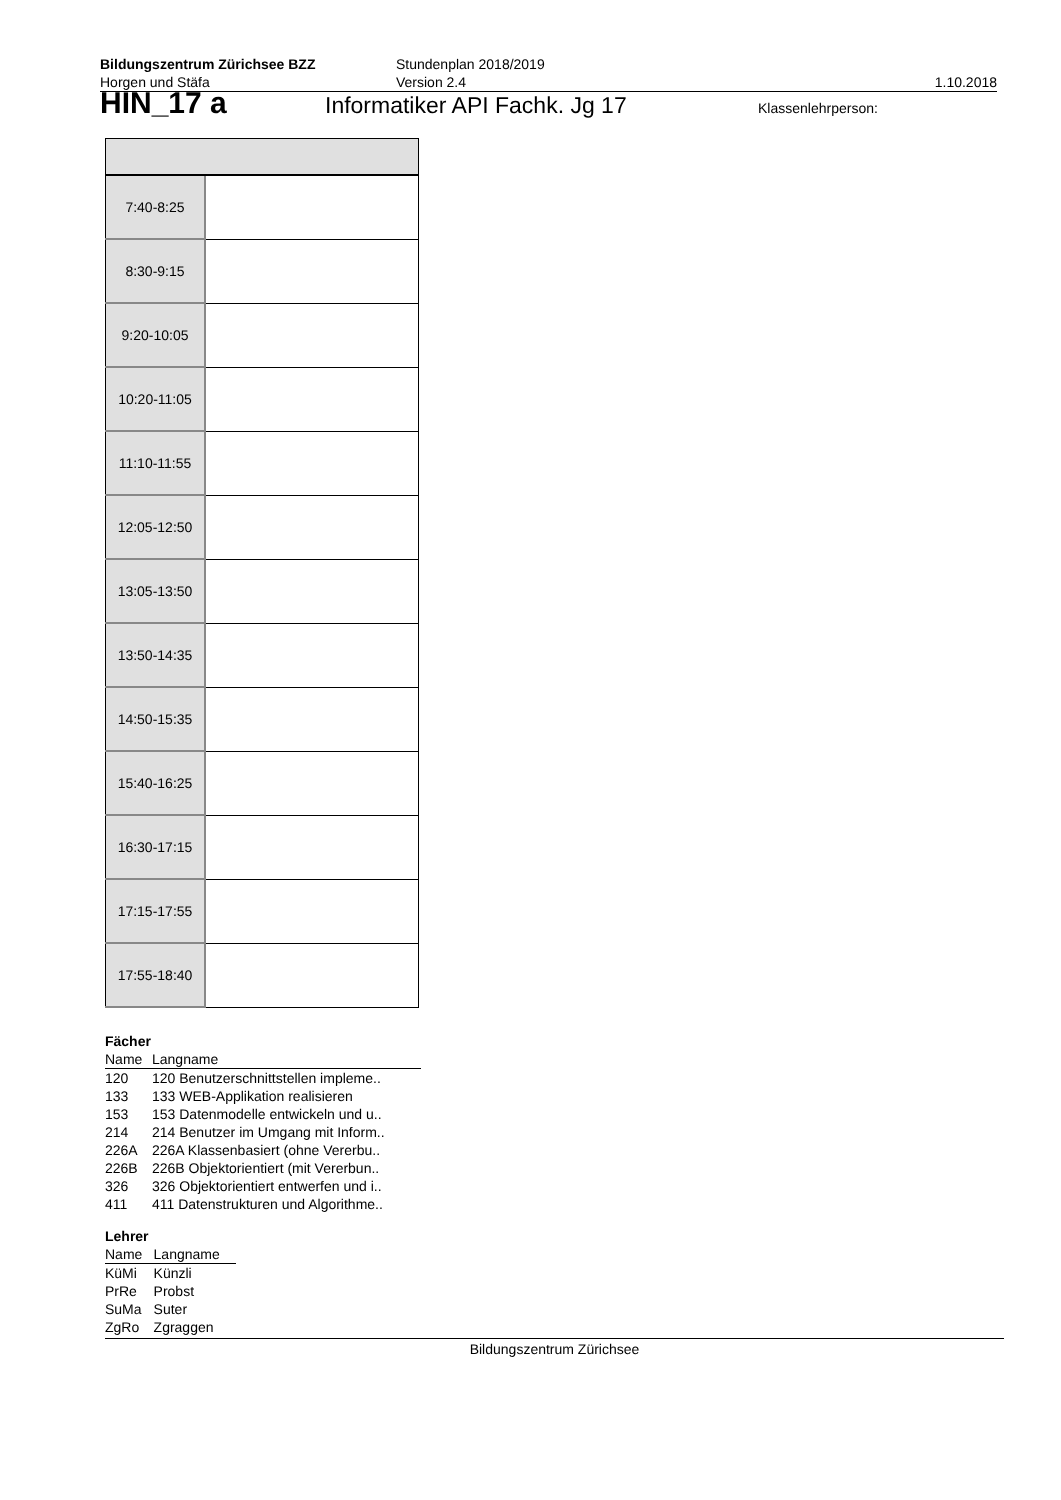Bildungszentrum Zürichsee BZZ
Horgen und Stäfa
Stundenplan 2018/2019
Version 2.4
1.10.2018
HIN_17 a Informatiker API Fachk. Jg 17 Klassenlehrperson:
| 7:40-8:25 | |
| 8:30-9:15 | |
| 9:20-10:05 | |
| 10:20-11:05 | |
| 11:10-11:55 | |
| 12:05-12:50 | |
| 13:05-13:50 | |
| 13:50-14:35 | |
| 14:50-15:35 | |
| 15:40-16:25 | |
| 16:30-17:15 | |
| 17:15-17:55 | |
| 17:55-18:40 | |
Fächer
| Name | Langname |
| 120 | 120 Benutzerschnittstellen impleme.. |
| 133 | 133 WEB-Applikation realisieren |
| 153 | 153 Datenmodelle entwickeln und u.. |
| 214 | 214 Benutzer im Umgang mit Inform.. |
| 226A | 226A Klassenbasiert (ohne Vererbu.. |
| 226B | 226B Objektorientiert (mit Vererbun.. |
| 326 | 326 Objektorientiert entwerfen und i.. |
| 411 | 411 Datenstrukturen und Algorithme.. |
Lehrer
| Name | Langname |
| KüMi | Künzli |
| PrRe | Probst |
| SuMa | Suter |
| ZgRo | Zgraggen |
Bildungszentrum Zürichsee